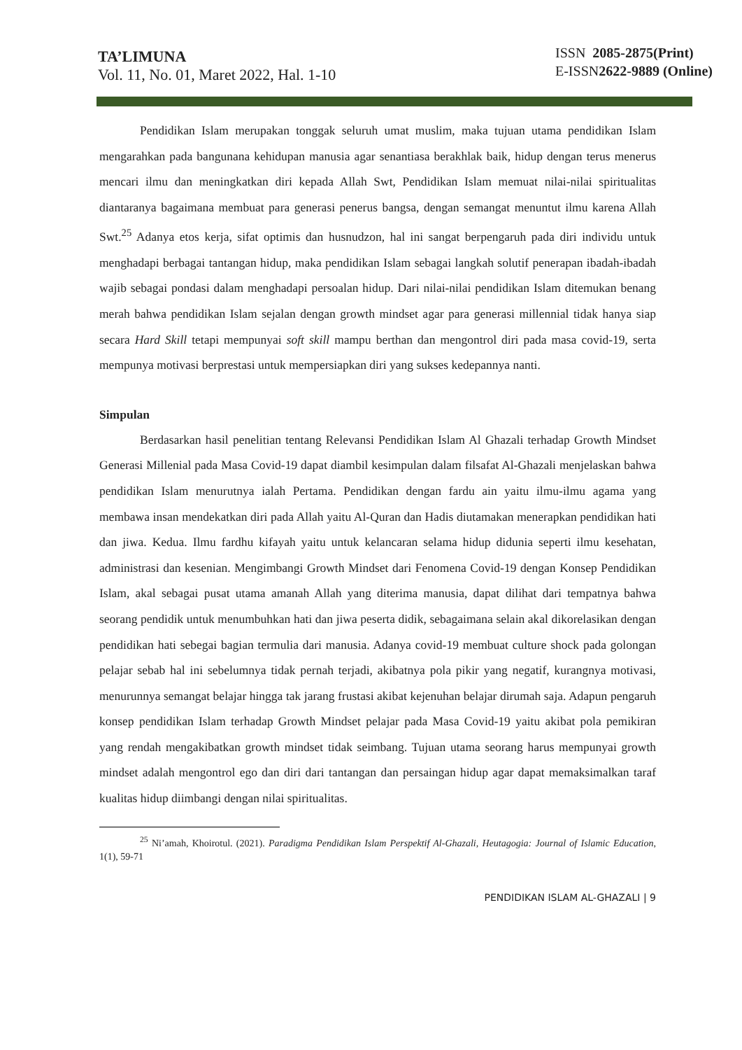TA’LIMUNA
Vol. 11, No. 01, Maret 2022, Hal. 1-10
ISSN 2085-2875(Print)
E-ISSN2622-9889 (Online)
Pendidikan Islam merupakan tonggak seluruh umat muslim, maka tujuan utama pendidikan Islam mengarahkan pada bangunana kehidupan manusia agar senantiasa berakhlak baik, hidup dengan terus menerus mencari ilmu dan meningkatkan diri kepada Allah Swt, Pendidikan Islam memuat nilai-nilai spiritualitas diantaranya bagaimana membuat para generasi penerus bangsa, dengan semangat menuntut ilmu karena Allah Swt.<sup>25</sup> Adanya etos kerja, sifat optimis dan husnudzon, hal ini sangat berpengaruh pada diri individu untuk menghadapi berbagai tantangan hidup, maka pendidikan Islam sebagai langkah solutif penerapan ibadah-ibadah wajib sebagai pondasi dalam menghadapi persoalan hidup. Dari nilai-nilai pendidikan Islam ditemukan benang merah bahwa pendidikan Islam sejalan dengan growth mindset agar para generasi millennial tidak hanya siap secara Hard Skill tetapi mempunyai soft skill mampu berthan dan mengontrol diri pada masa covid-19, serta mempunya motivasi berprestasi untuk mempersiapkan diri yang sukses kedepannya nanti.
Simpulan
Berdasarkan hasil penelitian tentang Relevansi Pendidikan Islam Al Ghazali terhadap Growth Mindset Generasi Millenial pada Masa Covid-19 dapat diambil kesimpulan dalam filsafat Al-Ghazali menjelaskan bahwa pendidikan Islam menurutnya ialah Pertama. Pendidikan dengan fardu ain yaitu ilmu-ilmu agama yang membawa insan mendekatkan diri pada Allah yaitu Al-Quran dan Hadis diutamakan menerapkan pendidikan hati dan jiwa. Kedua. Ilmu fardhu kifayah yaitu untuk kelancaran selama hidup didunia seperti ilmu kesehatan, administrasi dan kesenian. Mengimbangi Growth Mindset dari Fenomena Covid-19 dengan Konsep Pendidikan Islam, akal sebagai pusat utama amanah Allah yang diterima manusia, dapat dilihat dari tempatnya bahwa seorang pendidik untuk menumbuhkan hati dan jiwa peserta didik, sebagaimana selain akal dikorelasikan dengan pendidikan hati sebegai bagian termulia dari manusia. Adanya covid-19 membuat culture shock pada golongan pelajar sebab hal ini sebelumnya tidak pernah terjadi, akibatnya pola pikir yang negatif, kurangnya motivasi, menurunnya semangat belajar hingga tak jarang frustasi akibat kejenuhan belajar dirumah saja. Adapun pengaruh konsep pendidikan Islam terhadap Growth Mindset pelajar pada Masa Covid-19 yaitu akibat pola pemikiran yang rendah mengakibatkan growth mindset tidak seimbang. Tujuan utama seorang harus mempunyai growth mindset adalah mengontrol ego dan diri dari tantangan dan persaingan hidup agar dapat memaksimalkan taraf kualitas hidup diimbangi dengan nilai spiritualitas.
<sup>25</sup> Ni’amah, Khoirotul. (2021). Paradigma Pendidikan Islam Perspektif Al-Ghazali, Heutagogia: Journal of Islamic Education, 1(1), 59-71
PENDIDIKAN ISLAM AL-GHAZALI | 9